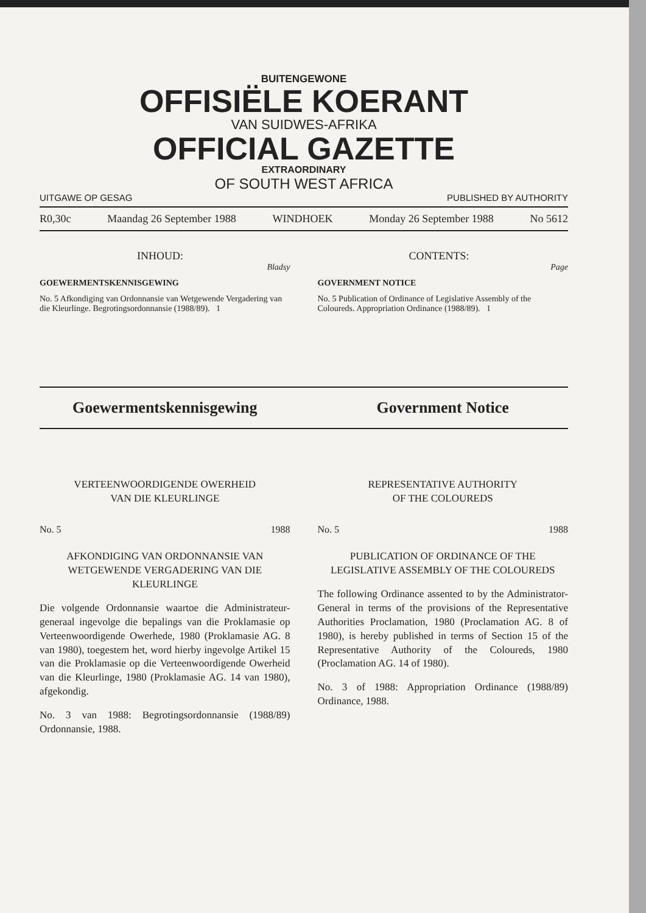BUITENGEWONE
OFFISIËLE KOERANT
VAN SUIDWES-AFRIKA
OFFICIAL GAZETTE
EXTRAORDINARY
OF SOUTH WEST AFRICA
UITGAWE OP GESAG PUBLISHED BY AUTHORITY
R0,30c Maandag 26 September 1988 WINDHOEK Monday 26 September 1988 No 5612
INHOUD:
Bladsy
GOEWERMENTSKENNISGEWING
No. 5 Afkondiging van Ordonnansie van Wetgewende Vergadering van die Kleurlinge. Begrotingsordonnansie (1988/89). 1
CONTENTS:
Page
GOVERNMENT NOTICE
No. 5 Publication of Ordinance of Legislative Assembly of the Coloureds. Appropriation Ordinance (1988/89). 1
Goewermentskennisgewing Government Notice
VERTEENWOORDIGENDE OWERHEID
VAN DIE KLEURLINGE
No. 5 1988
AFKONDIGING VAN ORDONNANSIE VAN WETGEWENDE VERGADERING VAN DIE KLEURLINGE
Die volgende Ordonnansie waartoe die Administrateur-generaal ingevolge die bepalings van die Proklamasie op Verteenwoordigende Owerhede, 1980 (Proklamasie AG. 8 van 1980), toegestem het, word hierby ingevolge Artikel 15 van die Proklamasie op die Verteenwoordigende Owerheid van die Kleurlinge, 1980 (Proklamasie AG. 14 van 1980), afgekondig.
No. 3 van 1988: Begrotingsordonnansie (1988/89) Ordonnansie, 1988.
REPRESENTATIVE AUTHORITY
OF THE COLOUREDS
No. 5 1988
PUBLICATION OF ORDINANCE OF THE LEGISLATIVE ASSEMBLY OF THE COLOUREDS
The following Ordinance assented to by the Administrator-General in terms of the provisions of the Representative Authorities Proclamation, 1980 (Proclamation AG. 8 of 1980), is hereby published in terms of Section 15 of the Representative Authority of the Coloureds, 1980 (Proclamation AG. 14 of 1980).
No. 3 of 1988: Appropriation Ordinance (1988/89) Ordinance, 1988.